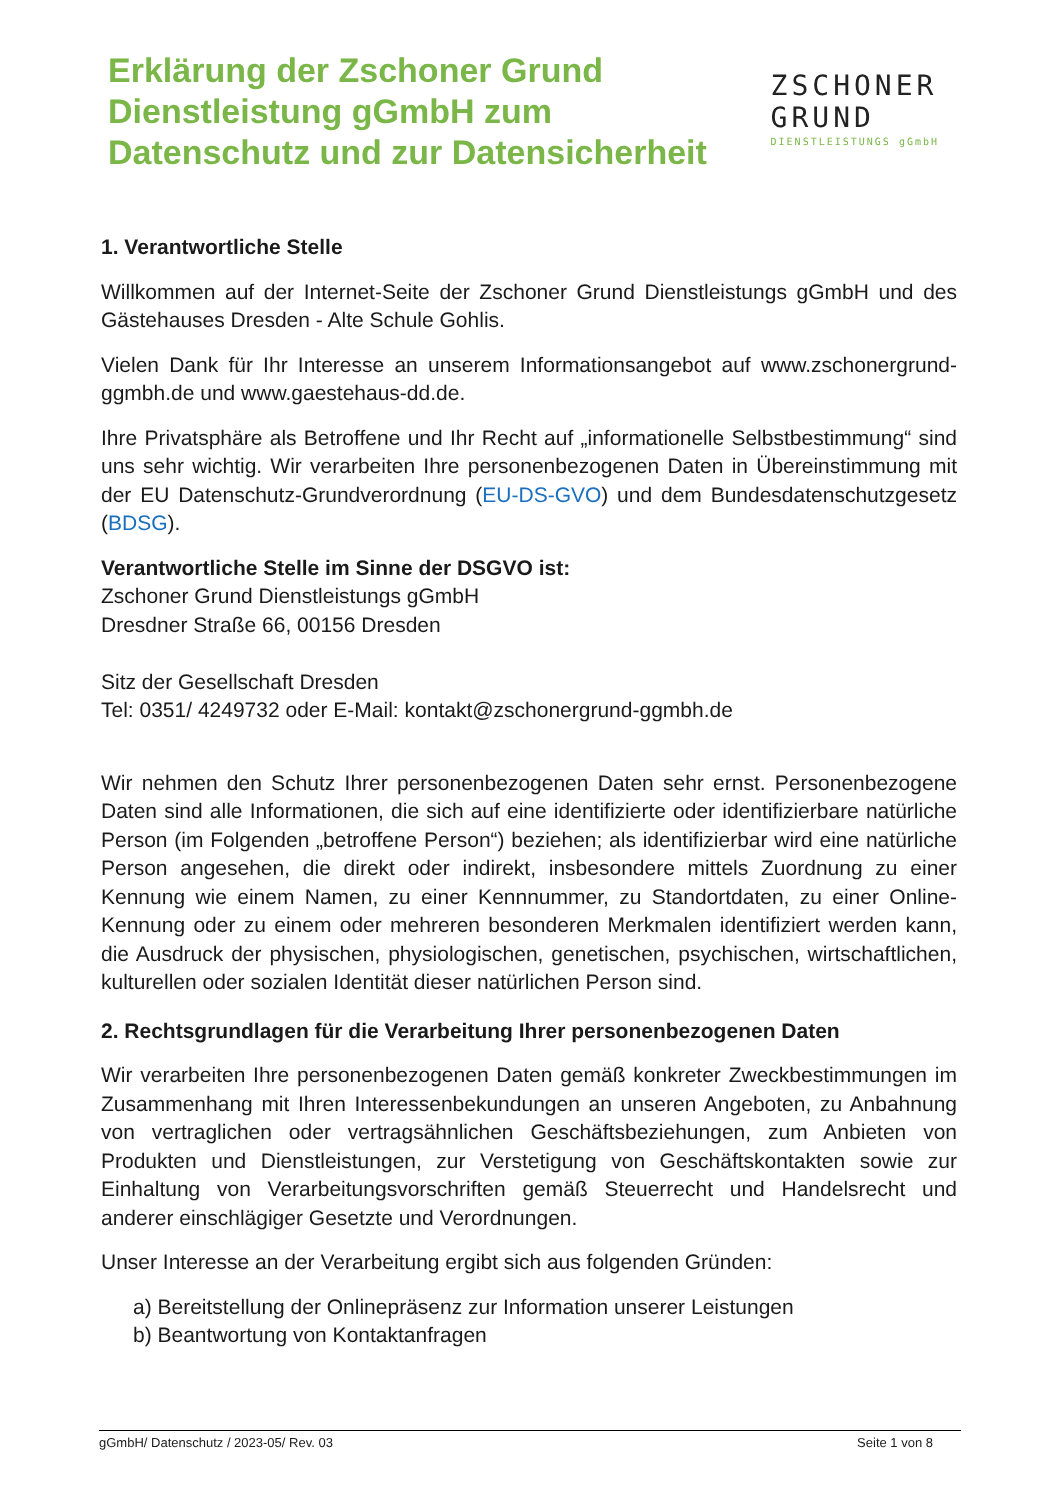Erklärung der Zschoner Grund
Dienstleistung gGmbH zum
Datenschutz und zur Datensicherheit
ZSCHONER
GRUND
DIENSTLEISTUNGS gGmbH
1. Verantwortliche Stelle
Willkommen auf der Internet-Seite der Zschoner Grund Dienstleistungs gGmbH und des Gästehauses Dresden - Alte Schule Gohlis.
Vielen Dank für Ihr Interesse an unserem Informationsangebot auf www.zschonergrund-ggmbh.de und www.gaestehaus-dd.de.
Ihre Privatsphäre als Betroffene und Ihr Recht auf „informationelle Selbstbestimmung“ sind uns sehr wichtig. Wir verarbeiten Ihre personenbezogenen Daten in Übereinstimmung mit der EU Datenschutz-Grundverordnung (EU-DS-GVO) und dem Bundesdatenschutzgesetz (BDSG).
Verantwortliche Stelle im Sinne der DSGVO ist:
Zschoner Grund Dienstleistungs gGmbH
Dresdner Straße 66, 00156 Dresden
Sitz der Gesellschaft Dresden
Tel: 0351/ 4249732 oder E-Mail: kontakt@zschonergrund-ggmbh.de
Wir nehmen den Schutz Ihrer personenbezogenen Daten sehr ernst. Personenbezogene Daten sind alle Informationen, die sich auf eine identifizierte oder identifizierbare natürliche Person (im Folgenden „betroffene Person“) beziehen; als identifizierbar wird eine natürliche Person angesehen, die direkt oder indirekt, insbesondere mittels Zuordnung zu einer Kennung wie einem Namen, zu einer Kennnummer, zu Standortdaten, zu einer Online-Kennung oder zu einem oder mehreren besonderen Merkmalen identifiziert werden kann, die Ausdruck der physischen, physiologischen, genetischen, psychischen, wirtschaftlichen, kulturellen oder sozialen Identität dieser natürlichen Person sind.
2. Rechtsgrundlagen für die Verarbeitung Ihrer personenbezogenen Daten
Wir verarbeiten Ihre personenbezogenen Daten gemäß konkreter Zweckbestimmungen im Zusammenhang mit Ihren Interessenbekundungen an unseren Angeboten, zu Anbahnung von vertraglichen oder vertragsähnlichen Geschäftsbeziehungen, zum Anbieten von Produkten und Dienstleistungen, zur Verstetigung von Geschäftskontakten sowie zur Einhaltung von Verarbeitungsvorschriften gemäß Steuerrecht und Handelsrecht und anderer einschlägiger Gesetzte und Verordnungen.
Unser Interesse an der Verarbeitung ergibt sich aus folgenden Gründen:
a) Bereitstellung der Onlinepräsenz zur Information unserer Leistungen
b) Beantwortung von Kontaktanfragen
gGmbH/ Datenschutz / 2023-05/ Rev. 03 Seite 1 von 8